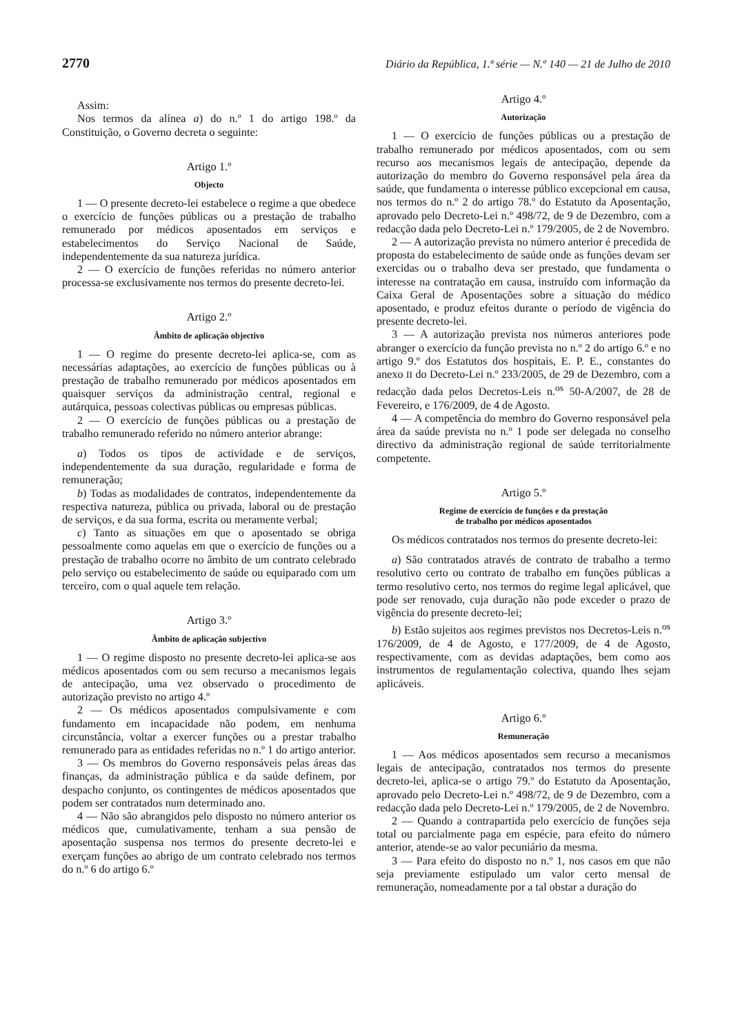2770 Diário da República, 1.ª série — N.º 140 — 21 de Julho de 2010
Assim:
Nos termos da alínea a) do n.º 1 do artigo 198.º da Constituição, o Governo decreta o seguinte:
Artigo 1.º
Objecto
1 — O presente decreto-lei estabelece o regime a que obedece o exercício de funções públicas ou a prestação de trabalho remunerado por médicos aposentados em serviços e estabelecimentos do Serviço Nacional de Saúde, independentemente da sua natureza jurídica.
2 — O exercício de funções referidas no número anterior processa-se exclusivamente nos termos do presente decreto-lei.
Artigo 2.º
Âmbito de aplicação objectivo
1 — O regime do presente decreto-lei aplica-se, com as necessárias adaptações, ao exercício de funções públicas ou à prestação de trabalho remunerado por médicos aposentados em quaisquer serviços da administração central, regional e autárquica, pessoas colectivas públicas ou empresas públicas.
2 — O exercício de funções públicas ou a prestação de trabalho remunerado referido no número anterior abrange:
a) Todos os tipos de actividade e de serviços, independentemente da sua duração, regularidade e forma de remuneração;
b) Todas as modalidades de contratos, independentemente da respectiva natureza, pública ou privada, laboral ou de prestação de serviços, e da sua forma, escrita ou meramente verbal;
c) Tanto as situações em que o aposentado se obriga pessoalmente como aquelas em que o exercício de funções ou a prestação de trabalho ocorre no âmbito de um contrato celebrado pelo serviço ou estabelecimento de saúde ou equiparado com um terceiro, com o qual aquele tem relação.
Artigo 3.º
Âmbito de aplicação subjectivo
1 — O regime disposto no presente decreto-lei aplica-se aos médicos aposentados com ou sem recurso a mecanismos legais de antecipação, uma vez observado o procedimento de autorização previsto no artigo 4.º
2 — Os médicos aposentados compulsivamente e com fundamento em incapacidade não podem, em nenhuma circunstância, voltar a exercer funções ou a prestar trabalho remunerado para as entidades referidas no n.º 1 do artigo anterior.
3 — Os membros do Governo responsáveis pelas áreas das finanças, da administração pública e da saúde definem, por despacho conjunto, os contingentes de médicos aposentados que podem ser contratados num determinado ano.
4 — Não são abrangidos pelo disposto no número anterior os médicos que, cumulativamente, tenham a sua pensão de aposentação suspensa nos termos do presente decreto-lei e exerçam funções ao abrigo de um contrato celebrado nos termos do n.º 6 do artigo 6.º
Artigo 4.º
Autorização
1 — O exercício de funções públicas ou a prestação de trabalho remunerado por médicos aposentados, com ou sem recurso aos mecanismos legais de antecipação, depende da autorização do membro do Governo responsável pela área da saúde, que fundamenta o interesse público excepcional em causa, nos termos do n.º 2 do artigo 78.º do Estatuto da Aposentação, aprovado pelo Decreto-Lei n.º 498/72, de 9 de Dezembro, com a redacção dada pelo Decreto-Lei n.º 179/2005, de 2 de Novembro.
2 — A autorização prevista no número anterior é precedida de proposta do estabelecimento de saúde onde as funções devam ser exercidas ou o trabalho deva ser prestado, que fundamenta o interesse na contratação em causa, instruído com informação da Caixa Geral de Aposentações sobre a situação do médico aposentado, e produz efeitos durante o período de vigência do presente decreto-lei.
3 — A autorização prevista nos números anteriores pode abranger o exercício da função prevista no n.º 2 do artigo 6.º e no artigo 9.º dos Estatutos dos hospitais, E. P. E., constantes do anexo II do Decreto-Lei n.º 233/2005, de 29 de Dezembro, com a redacção dada pelos Decretos-Leis n.<sup>os</sup> 50-A/2007, de 28 de Fevereiro, e 176/2009, de 4 de Agosto.
4 — A competência do membro do Governo responsável pela área da saúde prevista no n.º 1 pode ser delegada no conselho directivo da administração regional de saúde territorialmente competente.
Artigo 5.º
Regime de exercício de funções e da prestação
de trabalho por médicos aposentados
Os médicos contratados nos termos do presente decreto-lei:
a) São contratados através de contrato de trabalho a termo resolutivo certo ou contrato de trabalho em funções públicas a termo resolutivo certo, nos termos do regime legal aplicável, que pode ser renovado, cuja duração não pode exceder o prazo de vigência do presente decreto-lei;
b) Estão sujeitos aos regimes previstos nos Decretos-Leis n.<sup>os</sup> 176/2009, de 4 de Agosto, e 177/2009, de 4 de Agosto, respectivamente, com as devidas adaptações, bem como aos instrumentos de regulamentação colectiva, quando lhes sejam aplicáveis.
Artigo 6.º
Remuneração
1 — Aos médicos aposentados sem recurso a mecanismos legais de antecipação, contratados nos termos do presente decreto-lei, aplica-se o artigo 79.º do Estatuto da Aposentação, aprovado pelo Decreto-Lei n.º 498/72, de 9 de Dezembro, com a redacção dada pelo Decreto-Lei n.º 179/2005, de 2 de Novembro.
2 — Quando a contrapartida pelo exercício de funções seja total ou parcialmente paga em espécie, para efeito do número anterior, atende-se ao valor pecuniário da mesma.
3 — Para efeito do disposto no n.º 1, nos casos em que não seja previamente estipulado um valor certo mensal de remuneração, nomeadamente por a tal obstar a duração do